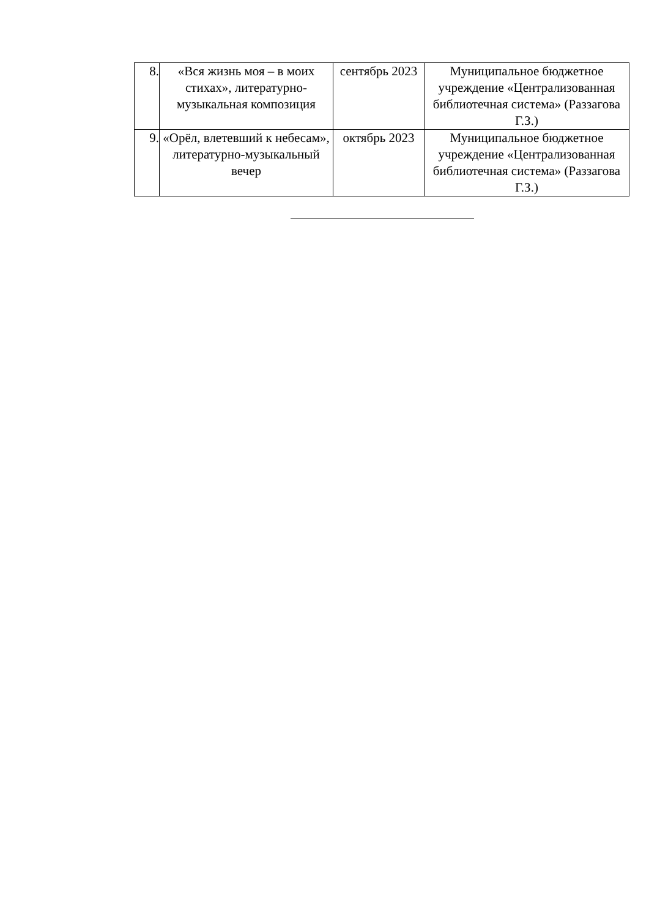| 8. | «Вся жизнь моя – в моих стихах», литературно-музыкальная композиция | сентябрь 2023 | Муниципальное бюджетное учреждение «Централизованная библиотечная система» (Раззагова Г.З.) |
| 9. | «Орёл, влетевший к небесам», литературно-музыкальный вечер | октябрь 2023 | Муниципальное бюджетное учреждение «Централизованная библиотечная система» (Раззагова Г.З.) |